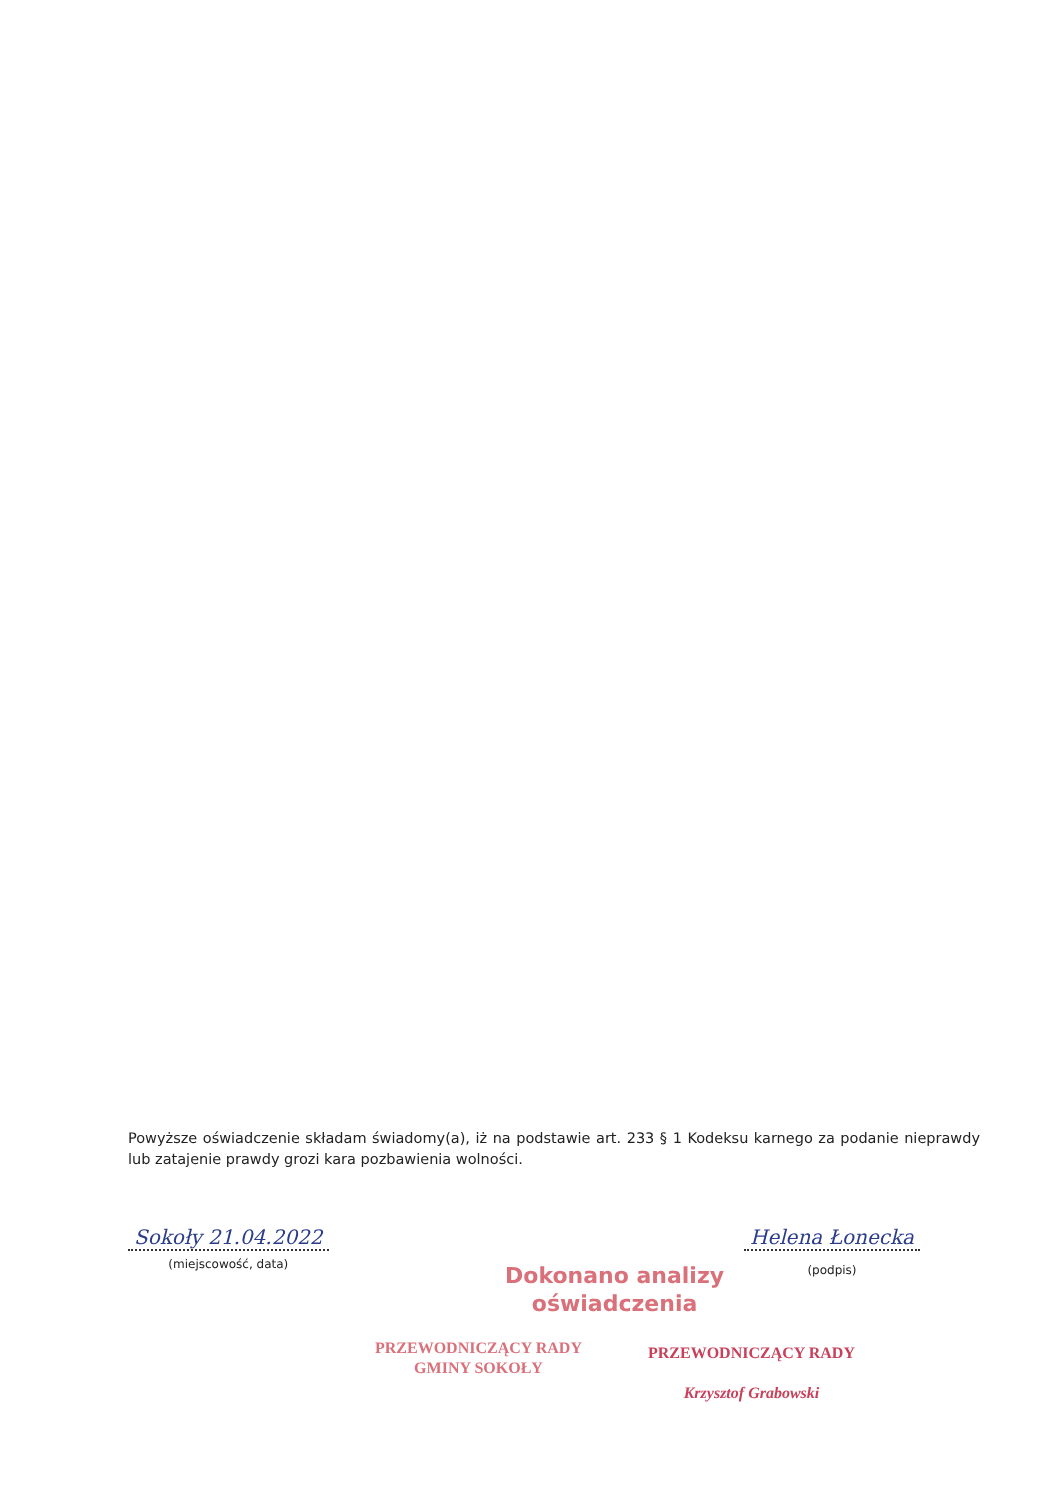Powyższe oświadczenie składam świadomy(a), iż na podstawie art. 233 § 1 Kodeksu karnego za podanie nieprawdy lub zatajenie prawdy grozi kara pozbawienia wolności.
Sokoły 21.04.2022
(miejscowość, data)
Helena Łonecka
(podpis)
Dokonano analizy
oświadczenia
PRZEWODNICZĄCY RADY
GMINY SOKOŁY
PRZEWODNICZĄCY RADY
Krzysztof Grabowski